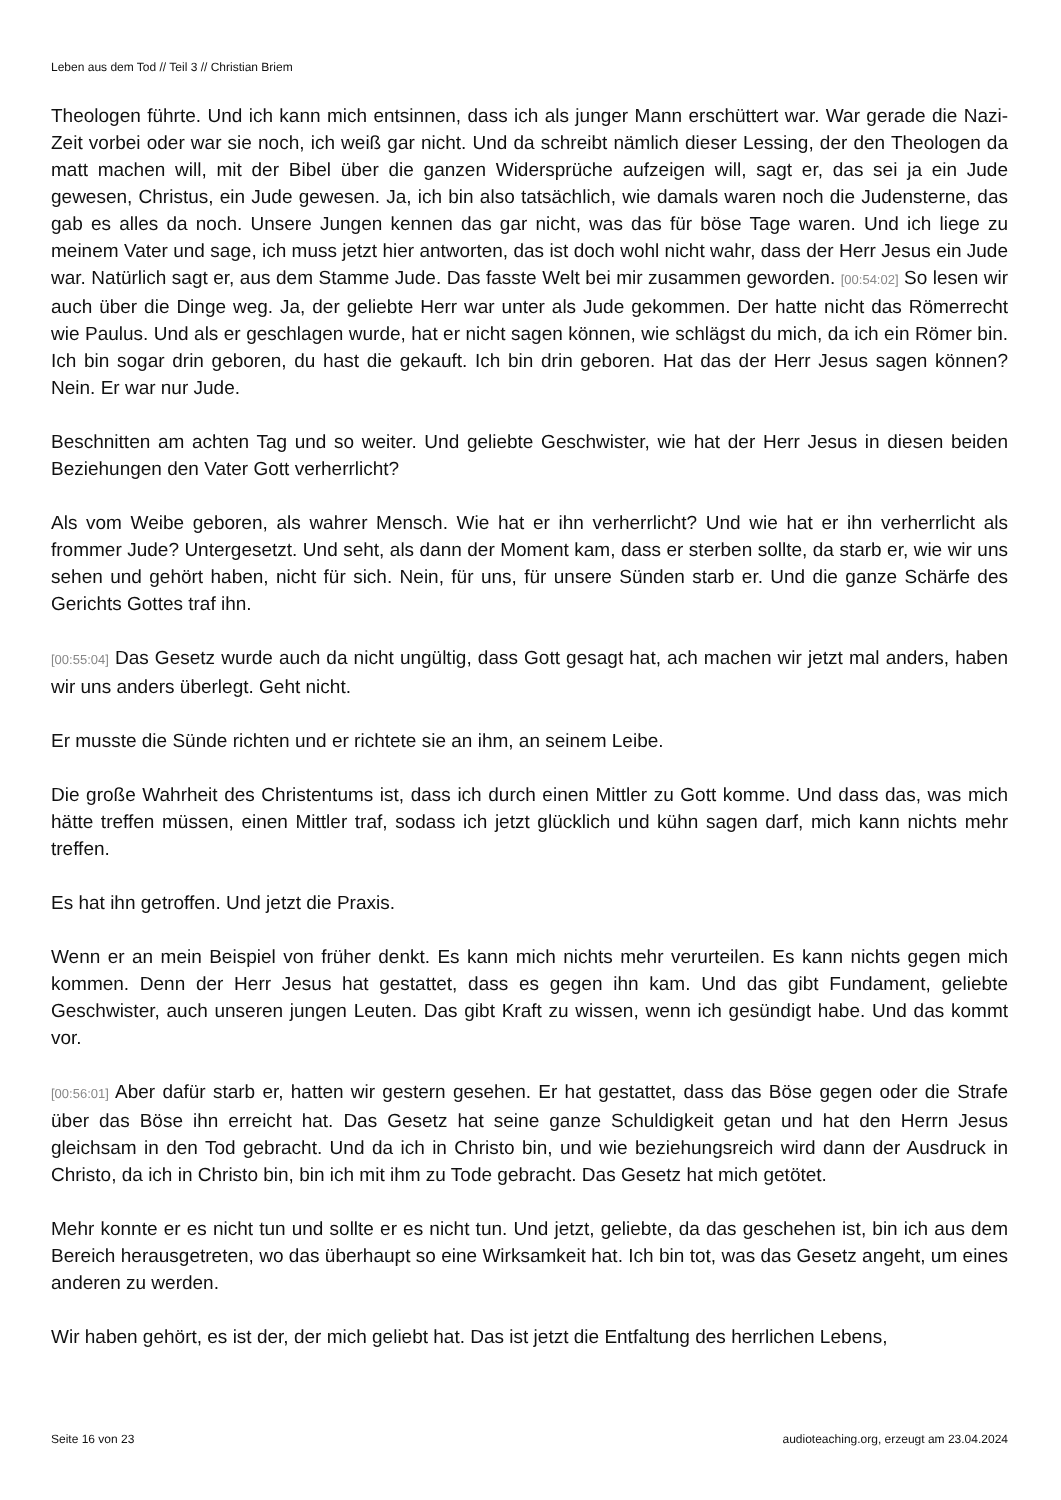Leben aus dem Tod // Teil 3 // Christian Briem
Theologen führte. Und ich kann mich entsinnen, dass ich als junger Mann erschüttert war. War gerade die Nazi-Zeit vorbei oder war sie noch, ich weiß gar nicht. Und da schreibt nämlich dieser Lessing, der den Theologen da matt machen will, mit der Bibel über die ganzen Widersprüche aufzeigen will, sagt er, das sei ja ein Jude gewesen, Christus, ein Jude gewesen. Ja, ich bin also tatsächlich, wie damals waren noch die Judensterne, das gab es alles da noch. Unsere Jungen kennen das gar nicht, was das für böse Tage waren. Und ich liege zu meinem Vater und sage, ich muss jetzt hier antworten, das ist doch wohl nicht wahr, dass der Herr Jesus ein Jude war. Natürlich sagt er, aus dem Stamme Jude. Das fasste Welt bei mir zusammen geworden. [00:54:02] So lesen wir auch über die Dinge weg. Ja, der geliebte Herr war unter als Jude gekommen. Der hatte nicht das Römerrecht wie Paulus. Und als er geschlagen wurde, hat er nicht sagen können, wie schlägst du mich, da ich ein Römer bin. Ich bin sogar drin geboren, du hast die gekauft. Ich bin drin geboren. Hat das der Herr Jesus sagen können? Nein. Er war nur Jude.
Beschnitten am achten Tag und so weiter. Und geliebte Geschwister, wie hat der Herr Jesus in diesen beiden Beziehungen den Vater Gott verherrlicht?
Als vom Weibe geboren, als wahrer Mensch. Wie hat er ihn verherrlicht? Und wie hat er ihn verherrlicht als frommer Jude? Untergesetzt. Und seht, als dann der Moment kam, dass er sterben sollte, da starb er, wie wir uns sehen und gehört haben, nicht für sich. Nein, für uns, für unsere Sünden starb er. Und die ganze Schärfe des Gerichts Gottes traf ihn.
[00:55:04] Das Gesetz wurde auch da nicht ungültig, dass Gott gesagt hat, ach machen wir jetzt mal anders, haben wir uns anders überlegt. Geht nicht.
Er musste die Sünde richten und er richtete sie an ihm, an seinem Leibe.
Die große Wahrheit des Christentums ist, dass ich durch einen Mittler zu Gott komme. Und dass das, was mich hätte treffen müssen, einen Mittler traf, sodass ich jetzt glücklich und kühn sagen darf, mich kann nichts mehr treffen.
Es hat ihn getroffen. Und jetzt die Praxis.
Wenn er an mein Beispiel von früher denkt. Es kann mich nichts mehr verurteilen. Es kann nichts gegen mich kommen. Denn der Herr Jesus hat gestattet, dass es gegen ihn kam. Und das gibt Fundament, geliebte Geschwister, auch unseren jungen Leuten. Das gibt Kraft zu wissen, wenn ich gesündigt habe. Und das kommt vor.
[00:56:01] Aber dafür starb er, hatten wir gestern gesehen. Er hat gestattet, dass das Böse gegen oder die Strafe über das Böse ihn erreicht hat. Das Gesetz hat seine ganze Schuldigkeit getan und hat den Herrn Jesus gleichsam in den Tod gebracht. Und da ich in Christo bin, und wie beziehungsreich wird dann der Ausdruck in Christo, da ich in Christo bin, bin ich mit ihm zu Tode gebracht. Das Gesetz hat mich getötet.
Mehr konnte er es nicht tun und sollte er es nicht tun. Und jetzt, geliebte, da das geschehen ist, bin ich aus dem Bereich herausgetreten, wo das überhaupt so eine Wirksamkeit hat. Ich bin tot, was das Gesetz angeht, um eines anderen zu werden.
Wir haben gehört, es ist der, der mich geliebt hat. Das ist jetzt die Entfaltung des herrlichen Lebens,
Seite 16 von 23 audioteaching.org, erzeugt am 23.04.2024